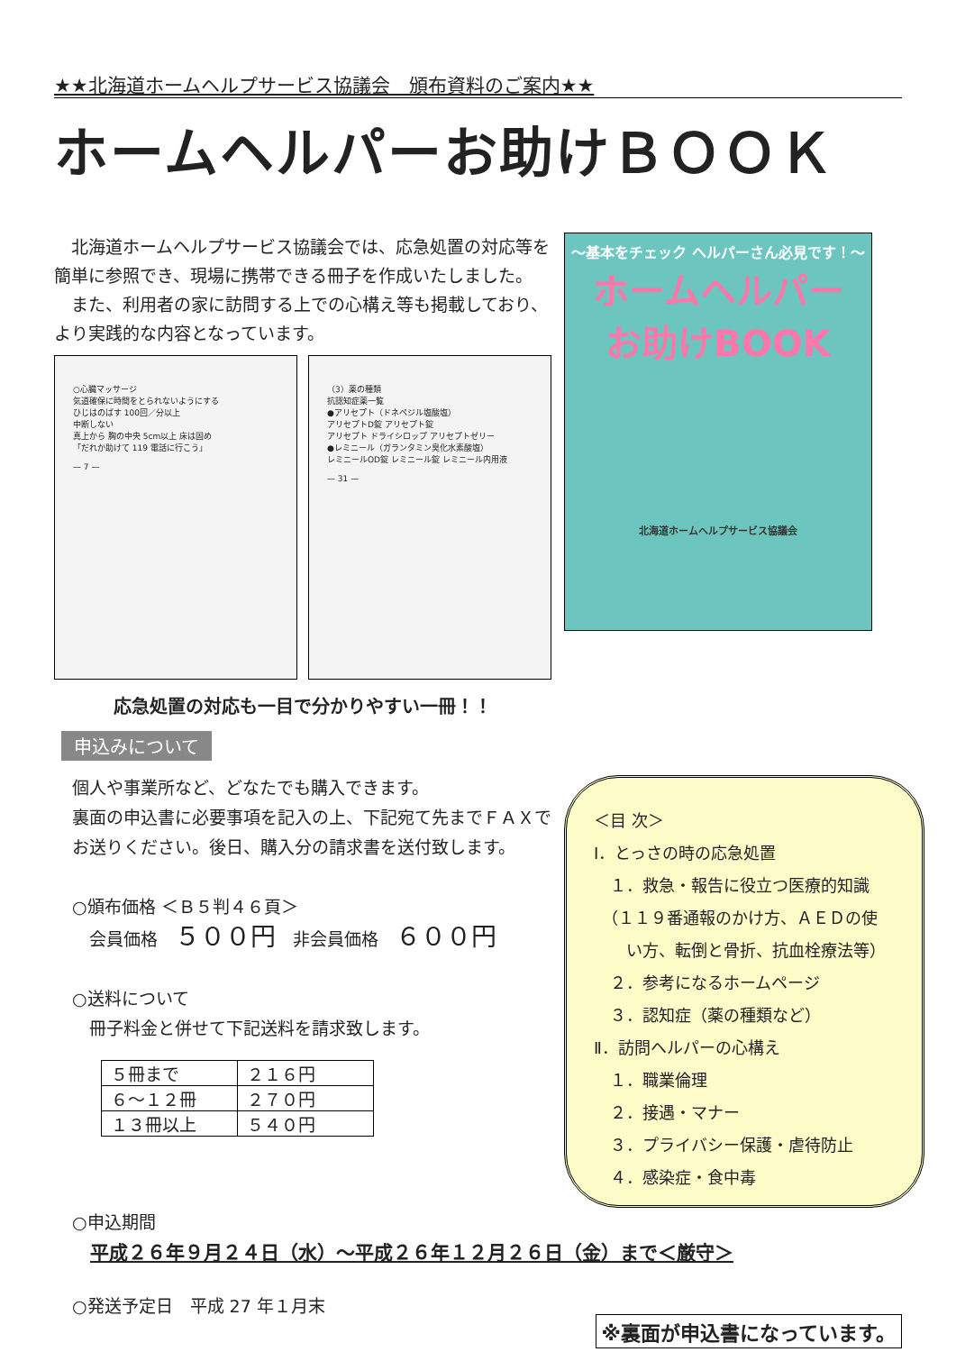★★北海道ホームヘルプサービス協議会　頒布資料のご案内★★
ホームヘルパーお助けＢＯＯＫ
　北海道ホームヘルプサービス協議会では、応急処置の対応等を簡単に参照でき、現場に携帯できる冊子を作成いたしました。
　また、利用者の家に訪問する上での心構え等も掲載しており、より実践的な内容となっています。
○心臓マッサージ
気道確保に時間をとられないようにする
ひじはのばす 100回／分以上
中断しない
真上から 胸の中央 5cm以上 床は固め
「だれか助けて 119 電話に行こう」
— 7 —
（3）薬の種類
抗認知症薬一覧
●アリセプト（ドネペジル塩酸塩）
アリセプトD錠 アリセプト錠
アリセプト ドライシロップ アリセプトゼリー
●レミニール（ガランタミン臭化水素酸塩）
レミニールOD錠 レミニール錠 レミニール内用液
— 31 —
応急処置の対応も一目で分かりやすい一冊！！
申込みについて
個人や事業所など、どなたでも購入できます。
裏面の申込書に必要事項を記入の上、下記宛て先までＦＡＸでお送りください。後日、購入分の請求書を送付致します。
○頒布価格 ＜Ｂ５判４６頁＞
　会員価格　５００円　非会員価格　６００円
○送料について
　冊子料金と併せて下記送料を請求致します。
| ５冊まで | ２１６円 |
| ６～１２冊 | ２７０円 |
| １３冊以上 | ５４０円 |
～基本をチェック ヘルパーさん必見です！～
ホームヘルパー
お助けBOOK
北海道ホームヘルプサービス協議会
＜目 次＞
Ⅰ．とっさの時の応急処置
　１．救急・報告に役立つ医療的知識
　（１１９番通報のかけ方、ＡＥＤの使
　　い方、転倒と骨折、抗血栓療法等）
　２．参考になるホームページ
　３．認知症（薬の種類など）
Ⅱ．訪問ヘルパーの心構え
　１．職業倫理
　２．接遇・マナー
　３．プライバシー保護・虐待防止
　４．感染症・食中毒
○申込期間
平成２６年９月２４日（水）～平成２６年１２月２６日（金）まで＜厳守＞
○発送予定日　平成 27 年１月末
※裏面が申込書になっています。